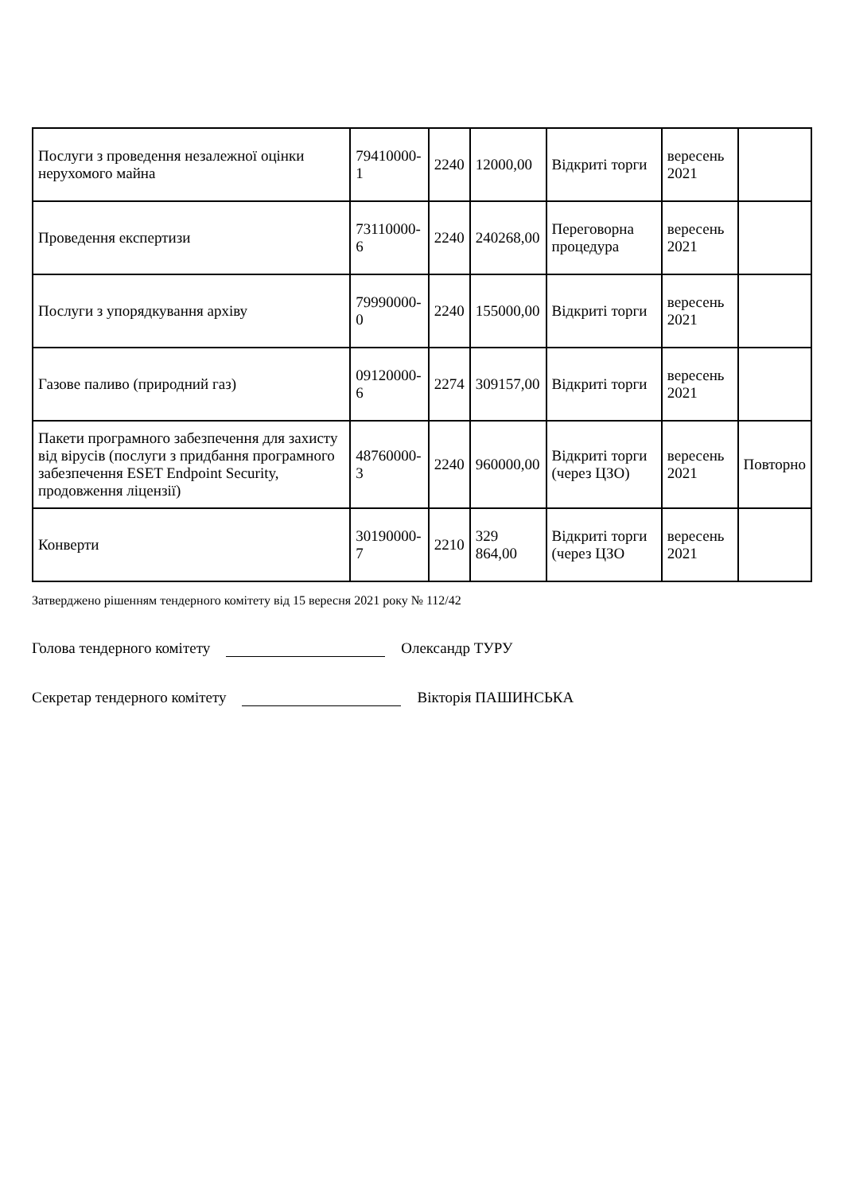| Послуги з проведення незалежної оцінки нерухомого майна | 79410000-1 | 2240 | 12000,00 | Відкриті торги | вересень 2021 | |
| Проведення експертизи | 73110000-6 | 2240 | 240268,00 | Переговорна процедура | вересень 2021 | |
| Послуги з упорядкування архіву | 79990000-0 | 2240 | 155000,00 | Відкриті торги | вересень 2021 | |
| Газове паливо (природний газ) | 09120000-6 | 2274 | 309157,00 | Відкриті торги | вересень 2021 | |
| Пакети програмного забезпечення для захисту від вірусів (послуги з придбання програмного забезпечення ESET Endpoint Security, продовження ліцензії) | 48760000-3 | 2240 | 960000,00 | Відкриті торги (через ЦЗО) | вересень 2021 | Повторно |
| Конверти | 30190000-7 | 2210 | 329 864,00 | Відкриті торги (через ЦЗО | вересень 2021 | |
Затверджено рішенням тендерного комітету від 15 вересня 2021 року № 112/42
Голова тендерного комітету Олександр ТУРУ
Секретар тендерного комітету Вікторія ПАШИНСЬКА